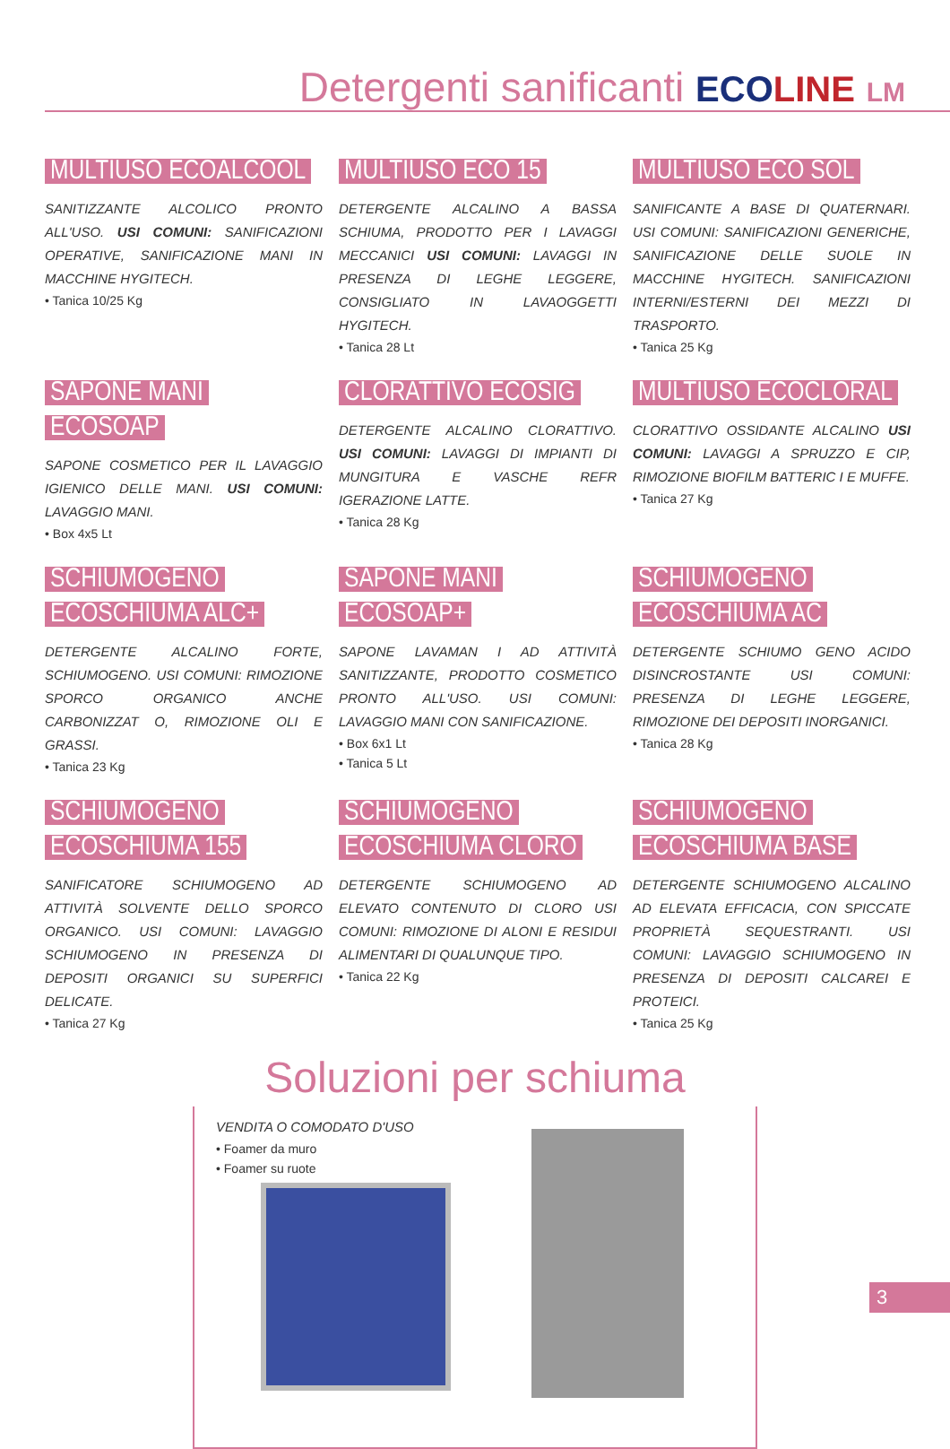Detergenti sanificanti ECOLINE LM
MULTIUSO ECOALCOOL
SANITIZZANTE ALCOLICO PRONTO ALL'USO. USI COMUNI: SANIFICAZIONI OPERATIVE, SANIFICAZIONE MANI IN MACCHINE HYGITECH.
• Tanica 10/25 Kg
MULTIUSO ECO 15
DETERGENTE ALCALINO A BASSA SCHIUMA, PRODOTTO PER I LAVAGGI MECCANICI USI COMUNI: LAVAGGI IN PRESENZA DI LEGHE LEGGERE, CONSIGLIATO IN LAVAOGGETTI HYGITECH.
• Tanica 28 Lt
MULTIUSO ECO SOL
SANIFICANTE A BASE DI QUATERNARI. USI COMUNI: SANIFICAZIONI GENERICHE, SANIFICAZIONE DELLE SUOLE IN MACCHINE HYGITECH. SANIFICAZIONI INTERNI/ESTERNI DEI MEZZI DI TRASPORTO.
• Tanica 25 Kg
SAPONE MANI ECOSOAP
SAPONE COSMETICO PER IL LAVAGGIO IGIENICO DELLE MANI. USI COMUNI: LAVAGGIO MANI.
• Box 4x5 Lt
CLORATTIVO ECOSIG
DETERGENTE ALCALINO CLORATTIVO. USI COMUNI: LAVAGGI DI IMPIANTI DI MUNGITURA E VASCHE REFR IGERAZIONE LATTE.
• Tanica 28 Kg
MULTIUSO ECOCLORAL
CLORATTIVO OSSIDANTE ALCALINO USI COMUNI: LAVAGGI A SPRUZZO E CIP, RIMOZIONE BIOFILM BATTERIC I E MUFFE.
• Tanica 27 Kg
SCHIUMOGENO
ECOSCHIUMA ALC+
DETERGENTE ALCALINO FORTE, SCHIUMOGENO. USI COMUNI: RIMOZIONE SPORCO ORGANICO ANCHE CARBONIZZAT O, RIMOZIONE OLI E GRASSI.
• Tanica 23 Kg
SAPONE MANI ECOSOAP+
SAPONE LAVAMAN I AD ATTIVITÀ SANITIZZANTE, PRODOTTO COSMETICO PRONTO ALL'USO. USI COMUNI: LAVAGGIO MANI CON SANIFICAZIONE.
• Box 6x1 Lt
• Tanica 5 Lt
SCHIUMOGENO
ECOSCHIUMA AC
DETERGENTE SCHIUMO GENO ACIDO DISINCROSTANTE USI COMUNI: PRESENZA DI LEGHE LEGGERE, RIMOZIONE DEI DEPOSITI INORGANICI.
• Tanica 28 Kg
SCHIUMOGENO
ECOSCHIUMA 155
SANIFICATORE SCHIUMOGENO AD ATTIVITÀ SOLVENTE DELLO SPORCO ORGANICO. USI COMUNI: LAVAGGIO SCHIUMOGENO IN PRESENZA DI DEPOSITI ORGANICI SU SUPERFICI DELICATE.
• Tanica 27 Kg
SCHIUMOGENO
ECOSCHIUMA CLORO
DETERGENTE SCHIUMOGENO AD ELEVATO CONTENUTO DI CLORO USI COMUNI: RIMOZIONE DI ALONI E RESIDUI ALIMENTARI DI QUALUNQUE TIPO.
• Tanica 22 Kg
SCHIUMOGENO
ECOSCHIUMA BASE
DETERGENTE SCHIUMOGENO ALCALINO AD ELEVATA EFFICACIA, CON SPICCATE PROPRIETÀ SEQUESTRANTI. USI COMUNI: LAVAGGIO SCHIUMOGENO IN PRESENZA DI DEPOSITI CALCAREI E PROTEICI.
• Tanica 25 Kg
Soluzioni per schiuma
VENDITA O COMODATO D'USO
• Foamer da muro
• Foamer su ruote
3